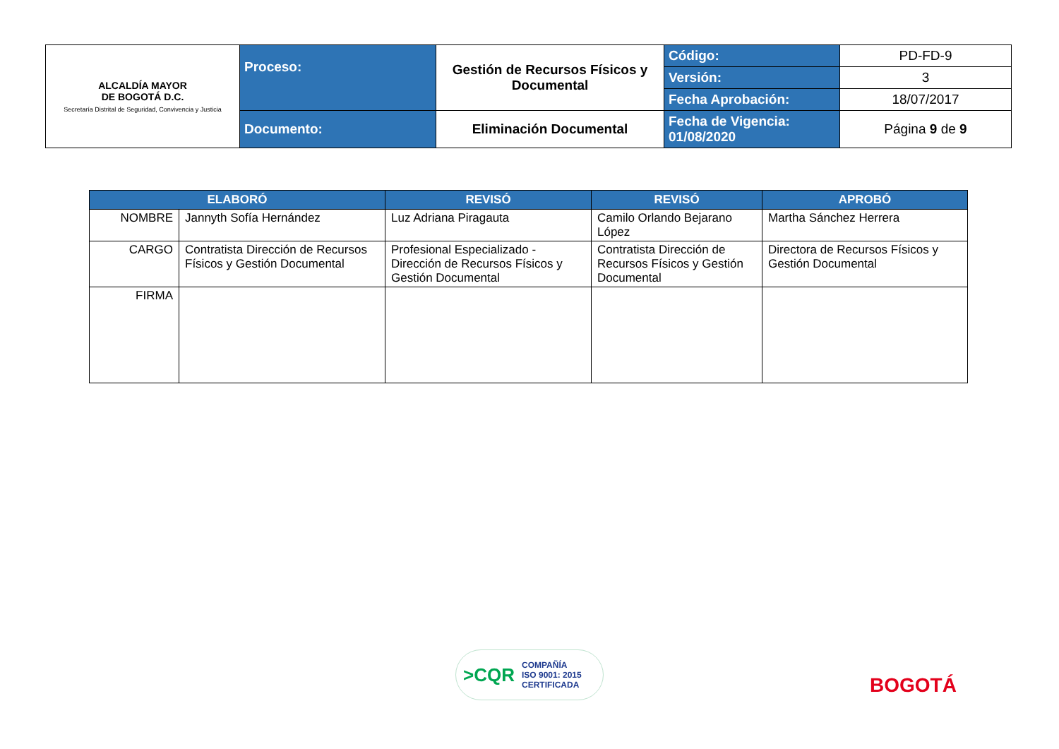| ALCALDÍA MAYOR DE BOGOTÁ D.C. Secretaría Distrital de Seguridad, Convivencia y Justicia | Proceso: | Gestión de Recursos Físicos y Documental | Código: | PD-FD-9 |
| | | | Versión: | 3 |
| | | | Fecha Aprobación: | 18/07/2017 |
| | Documento: | Eliminación Documental | Fecha de Vigencia: 01/08/2020 | Página 9 de 9 |
| ELABORÓ | | REVISÓ | REVISÓ | APROBÓ |
| --- | --- | --- | --- | --- |
| NOMBRE | Jannyth Sofía Hernández | Luz Adriana Piragauta | Camilo Orlando Bejarano López | Martha Sánchez Herrera |
| CARGO | Contratista Dirección de Recursos Físicos y Gestión Documental | Profesional Especializado - Dirección de Recursos Físicos y Gestión Documental | Contratista Dirección de Recursos Físicos y Gestión Documental | Directora de Recursos Físicos y Gestión Documental |
| FIRMA | | | | |
>CQR COMPAÑÍA
ISO 9001: 2015
CERTIFICADA
BOGOTÁ